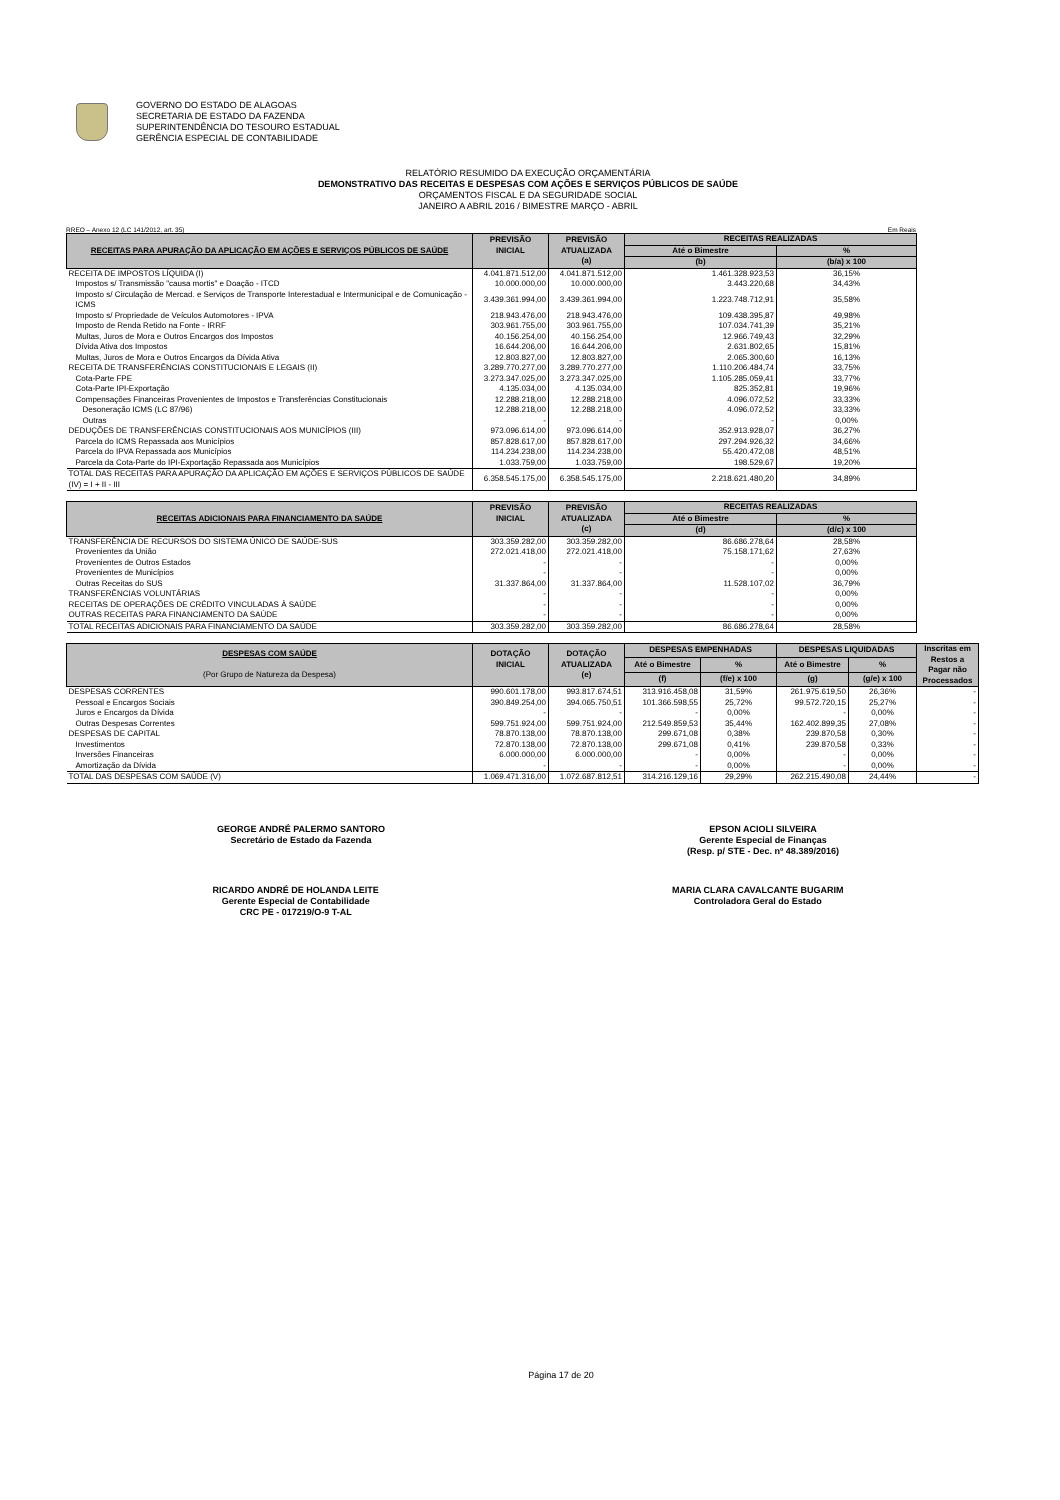GOVERNO DO ESTADO DE ALAGOAS
SECRETARIA DE ESTADO DA FAZENDA
SUPERINTENDÊNCIA DO TESOURO ESTADUAL
GERÊNCIA ESPECIAL DE CONTABILIDADE
RELATÓRIO RESUMIDO DA EXECUÇÃO ORÇAMENTÁRIA
DEMONSTRATIVO DAS RECEITAS E DESPESAS COM AÇÕES E SERVIÇOS PÚBLICOS DE SAÚDE
ORÇAMENTOS FISCAL E DA SEGURIDADE SOCIAL
JANEIRO A ABRIL 2016 / BIMESTRE MARÇO - ABRIL
RREO – Anexo 12 (LC 141/2012, art. 35) Em Reais
| RECEITAS PARA APURAÇÃO DA APLICAÇÃO EM AÇÕES E SERVIÇOS PÚBLICOS DE SAÚDE | PREVISÃO INICIAL | PREVISÃO ATUALIZADA (a) | RECEITAS REALIZADAS | |
| --- | --- | --- | --- | --- |
| | | | Até o Bimestre | % |
| | | | (b) | (b/a) x 100 |
| RECEITA DE IMPOSTOS LÍQUIDA (I) | 4.041.871.512,00 | 4.041.871.512,00 | 1.461.328.923,53 | 36,15% |
| Impostos s/ Transmissão "causa mortis" e Doação - ITCD | 10.000.000,00 | 10.000.000,00 | 3.443.220,68 | 34,43% |
| Imposto s/ Circulação de Mercad. e Serviços de Transporte Interestadual e Intermunicipal e de Comunicação - ICMS | 3.439.361.994,00 | 3.439.361.994,00 | 1.223.748.712,91 | 35,58% |
| Imposto s/ Propriedade de Veículos Automotores - IPVA | 218.943.476,00 | 218.943.476,00 | 109.438.395,87 | 49,98% |
| Imposto de Renda Retido na Fonte - IRRF | 303.961.755,00 | 303.961.755,00 | 107.034.741,39 | 35,21% |
| Multas, Juros de Mora e Outros Encargos dos Impostos | 40.156.254,00 | 40.156.254,00 | 12.966.749,43 | 32,29% |
| Dívida Ativa dos Impostos | 16.644.206,00 | 16.644.206,00 | 2.631.802,65 | 15,81% |
| Multas, Juros de Mora e Outros Encargos da Dívida Ativa | 12.803.827,00 | 12.803.827,00 | 2.065.300,60 | 16,13% |
| RECEITA DE TRANSFERÊNCIAS CONSTITUCIONAIS E LEGAIS (II) | 3.289.770.277,00 | 3.289.770.277,00 | 1.110.206.484,74 | 33,75% |
| Cota-Parte FPE | 3.273.347.025,00 | 3.273.347.025,00 | 1.105.285.059,41 | 33,77% |
| Cota-Parte IPI-Exportação | 4.135.034,00 | 4.135.034,00 | 825.352,81 | 19,96% |
| Compensações Financeiras Provenientes de Impostos e Transferências Constitucionais | 12.288.218,00 | 12.288.218,00 | 4.096.072,52 | 33,33% |
| Desoneração ICMS (LC 87/96) | 12.288.218,00 | 12.288.218,00 | 4.096.072,52 | 33,33% |
| Outras | - | - | - | 0,00% |
| DEDUÇÕES DE TRANSFERÊNCIAS CONSTITUCIONAIS AOS MUNICÍPIOS (III) | 973.096.614,00 | 973.096.614,00 | 352.913.928,07 | 36,27% |
| Parcela do ICMS Repassada aos Municípios | 857.828.617,00 | 857.828.617,00 | 297.294.926,32 | 34,66% |
| Parcela do IPVA Repassada aos Municípios | 114.234.238,00 | 114.234.238,00 | 55.420.472,08 | 48,51% |
| Parcela da Cota-Parte do IPI-Exportação Repassada aos Municípios | 1.033.759,00 | 1.033.759,00 | 198.529,67 | 19,20% |
| TOTAL DAS RECEITAS PARA APURAÇÃO DA APLICAÇÃO EM AÇÕES E SERVIÇOS PÚBLICOS DE SAÚDE (IV) = I + II - III | 6.358.545.175,00 | 6.358.545.175,00 | 2.218.621.480,20 | 34,89% |
| RECEITAS ADICIONAIS PARA FINANCIAMENTO DA SAÚDE | PREVISÃO INICIAL | PREVISÃO ATUALIZADA (c) | RECEITAS REALIZADAS | |
| --- | --- | --- | --- | --- |
| | | | Até o Bimestre | % |
| | | | (d) | (d/c) x 100 |
| TRANSFERÊNCIA DE RECURSOS DO SISTEMA ÚNICO DE SAÚDE-SUS | 303.359.282,00 | 303.359.282,00 | 86.686.278,64 | 28,58% |
| Provenientes da União | 272.021.418,00 | 272.021.418,00 | 75.158.171,62 | 27,63% |
| Provenientes de Outros Estados | - | - | - | 0,00% |
| Provenientes de Municípios | - | - | - | 0,00% |
| Outras Receitas do SUS | 31.337.864,00 | 31.337.864,00 | 11.528.107,02 | 36,79% |
| TRANSFERÊNCIAS VOLUNTÁRIAS | - | - | - | 0,00% |
| RECEITAS DE OPERAÇÕES DE CRÉDITO VINCULADAS À SAÚDE | - | - | - | 0,00% |
| OUTRAS RECEITAS PARA FINANCIAMENTO DA SAÚDE | - | - | - | 0,00% |
| TOTAL RECEITAS ADICIONAIS PARA FINANCIAMENTO DA SAÚDE | 303.359.282,00 | 303.359.282,00 | 86.686.278,64 | 28,58% |
| DESPESAS COM SAÚDE (Por Grupo de Natureza da Despesa) | DOTAÇÃO INICIAL | DOTAÇÃO ATUALIZADA (e) | DESPESAS EMPENHADAS | | DESPESAS LIQUIDADAS | | Inscritas em Restos a Pagar não Processados |
| --- | --- | --- | --- | --- | --- | --- | --- |
| | | | Até o Bimestre | % | Até o Bimestre | % | |
| | | | (f) | (f/e) x 100 | (g) | (g/e) x 100 | |
| DESPESAS CORRENTES | 990.601.178,00 | 993.817.674,51 | 313.916.458,08 | 31,59% | 261.975.619,50 | 26,36% | - |
| Pessoal e Encargos Sociais | 390.849.254,00 | 394.065.750,51 | 101.366.598,55 | 25,72% | 99.572.720,15 | 25,27% | - |
| Juros e Encargos da Dívida | - | - | - | 0,00% | - | 0,00% | - |
| Outras Despesas Correntes | 599.751.924,00 | 599.751.924,00 | 212.549.859,53 | 35,44% | 162.402.899,35 | 27,08% | - |
| DESPESAS DE CAPITAL | 78.870.138,00 | 78.870.138,00 | 299.671,08 | 0,38% | 239.870,58 | 0,30% | - |
| Investimentos | 72.870.138,00 | 72.870.138,00 | 299.671,08 | 0,41% | 239.870,58 | 0,33% | - |
| Inversões Financeiras | 6.000.000,00 | 6.000.000,00 | - | 0,00% | - | 0,00% | - |
| Amortização da Dívida | - | - | - | 0,00% | - | 0,00% | - |
| TOTAL DAS DESPESAS COM SAÚDE (V) | 1.069.471.316,00 | 1.072.687.812,51 | 314.216.129,16 | 29,29% | 262.215.490,08 | 24,44% | - |
GEORGE ANDRÉ PALERMO SANTORO
Secretário de Estado da Fazenda
EPSON ACIOLI SILVEIRA
Gerente Especial de Finanças
(Resp. p/ STE - Dec. nº 48.389/2016)
RICARDO ANDRÉ DE HOLANDA LEITE
Gerente Especial de Contabilidade
CRC PE - 017219/O-9 T-AL
MARIA CLARA CAVALCANTE BUGARIM
Controladora Geral do Estado
Página 17 de 20